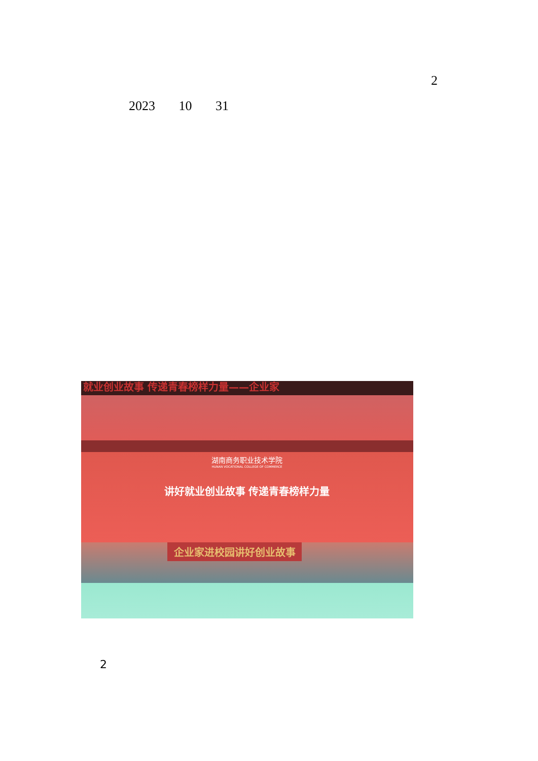2
2023 10 31
就业创业故事 传递青春榜样力量——企业家
湖南商务职业技术学院
HUNAN VOCATIONAL COLLEGE OF COMMERCE
讲好就业创业故事 传递青春榜样力量
企业家进校园讲好创业故事
2